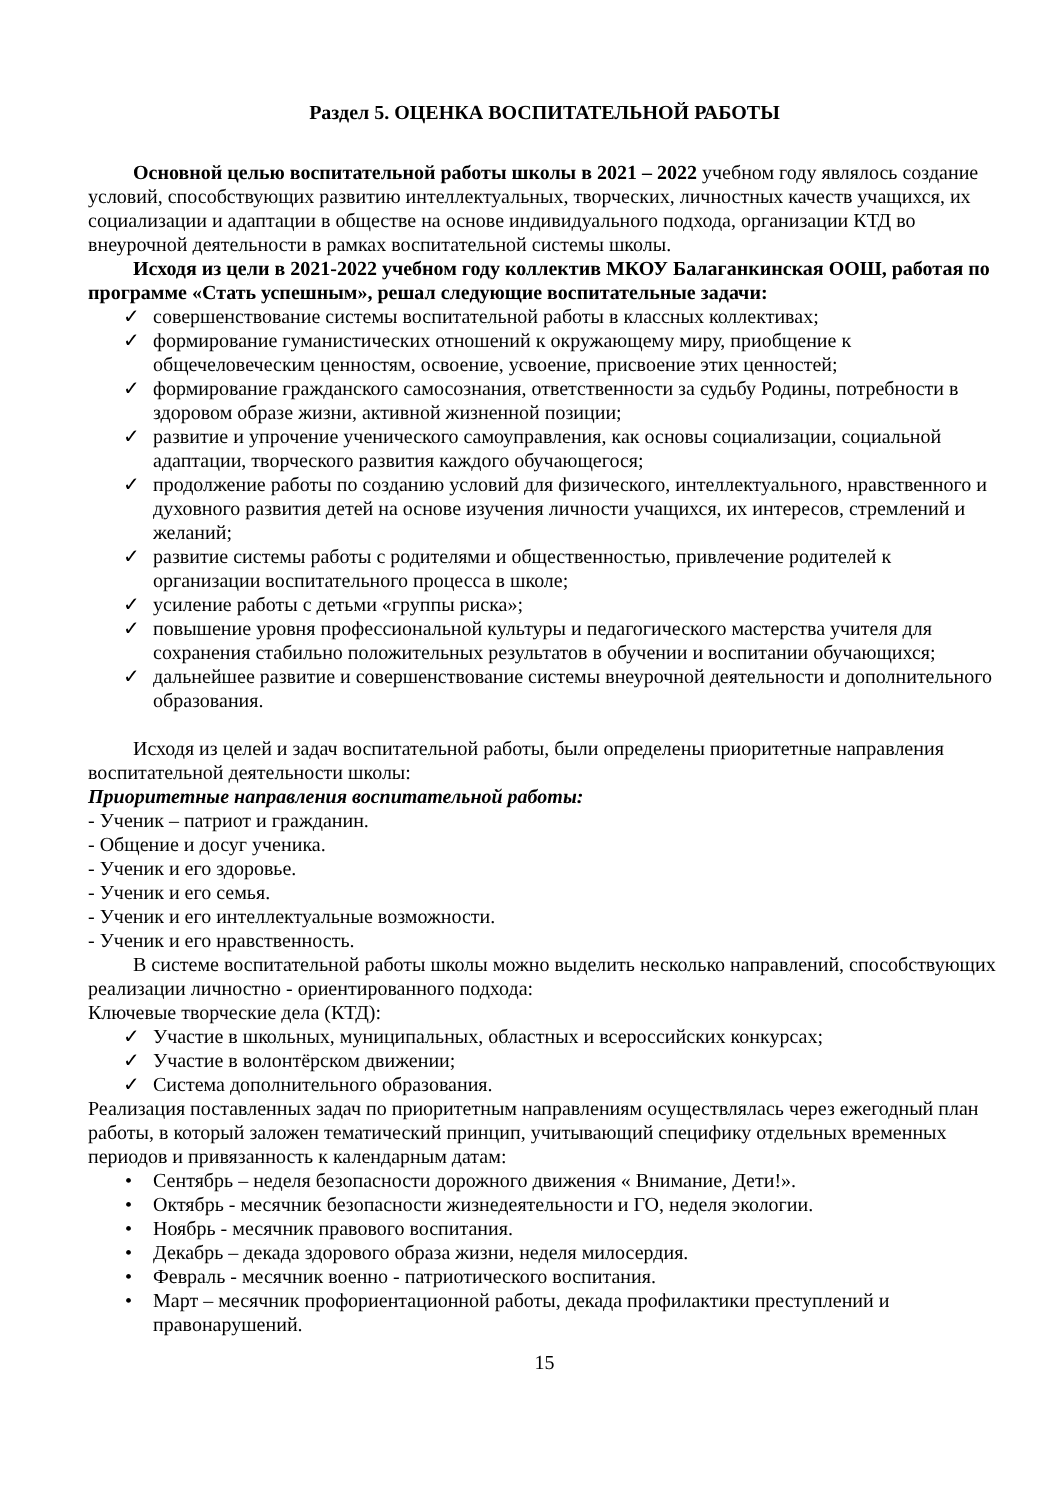Раздел 5. ОЦЕНКА ВОСПИТАТЕЛЬНОЙ РАБОТЫ
Основной целью воспитательной работы школы в 2021 – 2022 учебном году являлось создание условий, способствующих развитию интеллектуальных, творческих, личностных качеств учащихся, их социализации и адаптации в обществе на основе индивидуального подхода, организации КТД во внеурочной деятельности в рамках воспитательной системы школы.
Исходя из цели в 2021-2022 учебном году коллектив МКОУ Балаганкинская ООШ, работая по программе «Стать успешным», решал следующие воспитательные задачи:
✓ совершенствование системы воспитательной работы в классных коллективах;
✓ формирование гуманистических отношений к окружающему миру, приобщение к общечеловеческим ценностям, освоение, усвоение, присвоение этих ценностей;
✓ формирование гражданского самосознания, ответственности за судьбу Родины, потребности в здоровом образе жизни, активной жизненной позиции;
✓ развитие и упрочение ученического самоуправления, как основы социализации, социальной адаптации, творческого развития каждого обучающегося;
✓ продолжение работы по созданию условий для физического, интеллектуального, нравственного и духовного развития детей на основе изучения личности учащихся, их интересов, стремлений и желаний;
✓ развитие системы работы с родителями и общественностью, привлечение родителей к организации воспитательного процесса в школе;
✓ усиление работы с детьми «группы риска»;
✓ повышение уровня профессиональной культуры и педагогического мастерства учителя для сохранения стабильно положительных результатов в обучении и воспитании обучающихся;
✓ дальнейшее развитие и совершенствование системы внеурочной деятельности и дополнительного образования.
Исходя из целей и задач воспитательной работы, были определены приоритетные направления воспитательной деятельности школы:
Приоритетные направления воспитательной работы:
- Ученик – патриот и гражданин.
- Общение и досуг ученика.
- Ученик и его здоровье.
- Ученик и его семья.
- Ученик и его интеллектуальные возможности.
- Ученик и его нравственность.
В системе воспитательной работы школы можно выделить несколько направлений, способствующих реализации личностно - ориентированного подхода:
Ключевые творческие дела (КТД):
✓ Участие в школьных, муниципальных, областных и всероссийских конкурсах;
✓ Участие в волонтёрском движении;
✓ Система дополнительного образования.
Реализация поставленных задач по приоритетным направлениям осуществлялась через ежегодный план работы, в который заложен тематический принцип, учитывающий специфику отдельных временных периодов и привязанность к календарным датам:
• Сентябрь – неделя безопасности дорожного движения « Внимание, Дети!».
• Октябрь - месячник безопасности жизнедеятельности и ГО, неделя экологии.
• Ноябрь - месячник правового воспитания.
• Декабрь – декада здорового образа жизни, неделя милосердия.
• Февраль - месячник военно - патриотического воспитания.
• Март – месячник профориентационной работы, декада профилактики преступлений и правонарушений.
15